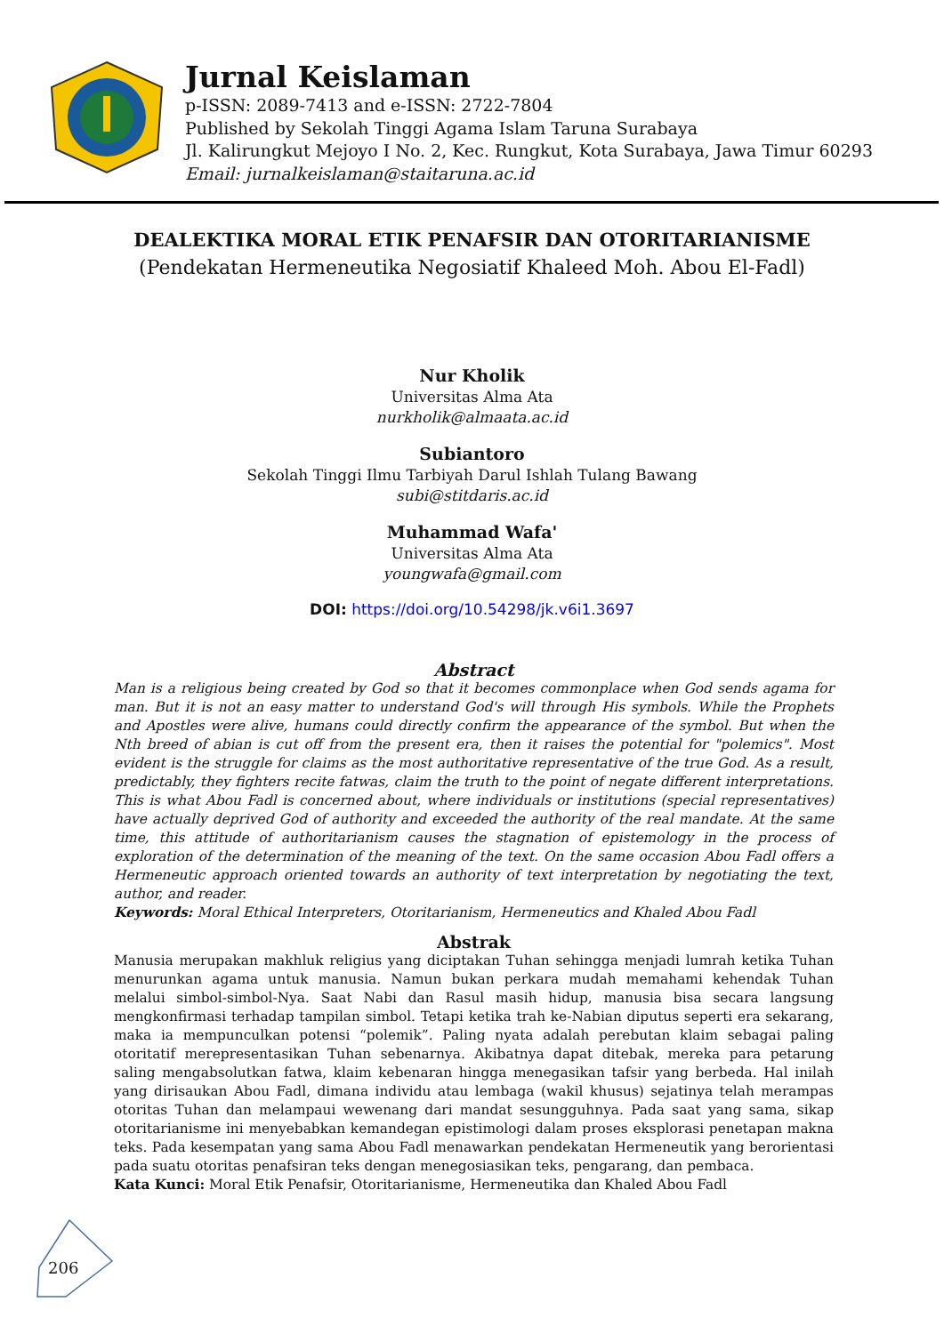Jurnal Keislaman
p-ISSN: 2089-7413 and e-ISSN: 2722-7804
Published by Sekolah Tinggi Agama Islam Taruna Surabaya
Jl. Kalirungkut Mejoyo I No. 2, Kec. Rungkut, Kota Surabaya, Jawa Timur 60293
Email: jurnalkeislaman@staitaruna.ac.id
DEALEKTIKA MORAL ETIK PENAFSIR DAN OTORITARIANISME
(Pendekatan Hermeneutika Negosiatif Khaleed Moh. Abou El-Fadl)
Nur Kholik
Universitas Alma Ata
nurkholik@almaata.ac.id
Subiantoro
Sekolah Tinggi Ilmu Tarbiyah Darul Ishlah Tulang Bawang
subi@stitdaris.ac.id
Muhammad Wafa'
Universitas Alma Ata
youngwafa@gmail.com
DOI: https://doi.org/10.54298/jk.v6i1.3697
Abstract
Man is a religious being created by God so that it becomes commonplace when God sends agama for man. But it is not an easy matter to understand God's will through His symbols. While the Prophets and Apostles were alive, humans could directly confirm the appearance of the symbol. But when the Nth breed of abian is cut off from the present era, then it raises the potential for "polemics". Most evident is the struggle for claims as the most authoritative representative of the true God. As a result, predictably, they fighters recite fatwas, claim the truth to the point of negate different interpretations. This is what Abou Fadl is concerned about, where individuals or institutions (special representatives) have actually deprived God of authority and exceeded the authority of the real mandate. At the same time, this attitude of authoritarianism causes the stagnation of epistemology in the process of exploration of the determination of the meaning of the text. On the same occasion Abou Fadl offers a Hermeneutic approach oriented towards an authority of text interpretation by negotiating the text, author, and reader.
Keywords: Moral Ethical Interpreters, Otoritarianism, Hermeneutics and Khaled Abou Fadl
Abstrak
Manusia merupakan makhluk religius yang diciptakan Tuhan sehingga menjadi lumrah ketika Tuhan menurunkan agama untuk manusia. Namun bukan perkara mudah memahami kehendak Tuhan melalui simbol-simbol-Nya. Saat Nabi dan Rasul masih hidup, manusia bisa secara langsung mengkonfirmasi terhadap tampilan simbol. Tetapi ketika trah ke-Nabian diputus seperti era sekarang, maka ia mempunculkan potensi “polemik”. Paling nyata adalah perebutan klaim sebagai paling otoritatif merepresentasikan Tuhan sebenarnya. Akibatnya dapat ditebak, mereka para petarung saling mengabsolutkan fatwa, klaim kebenaran hingga menegasikan tafsir yang berbeda. Hal inilah yang dirisaukan Abou Fadl, dimana individu atau lembaga (wakil khusus) sejatinya telah merampas otoritas Tuhan dan melampaui wewenang dari mandat sesungguhnya. Pada saat yang sama, sikap otoritarianisme ini menyebabkan kemandegan epistimologi dalam proses eksplorasi penetapan makna teks. Pada kesempatan yang sama Abou Fadl menawarkan pendekatan Hermeneutik yang berorientasi pada suatu otoritas penafsiran teks dengan menegosiasikan teks, pengarang, dan pembaca.
Kata Kunci: Moral Etik Penafsir, Otoritarianisme, Hermeneutika dan Khaled Abou Fadl
206